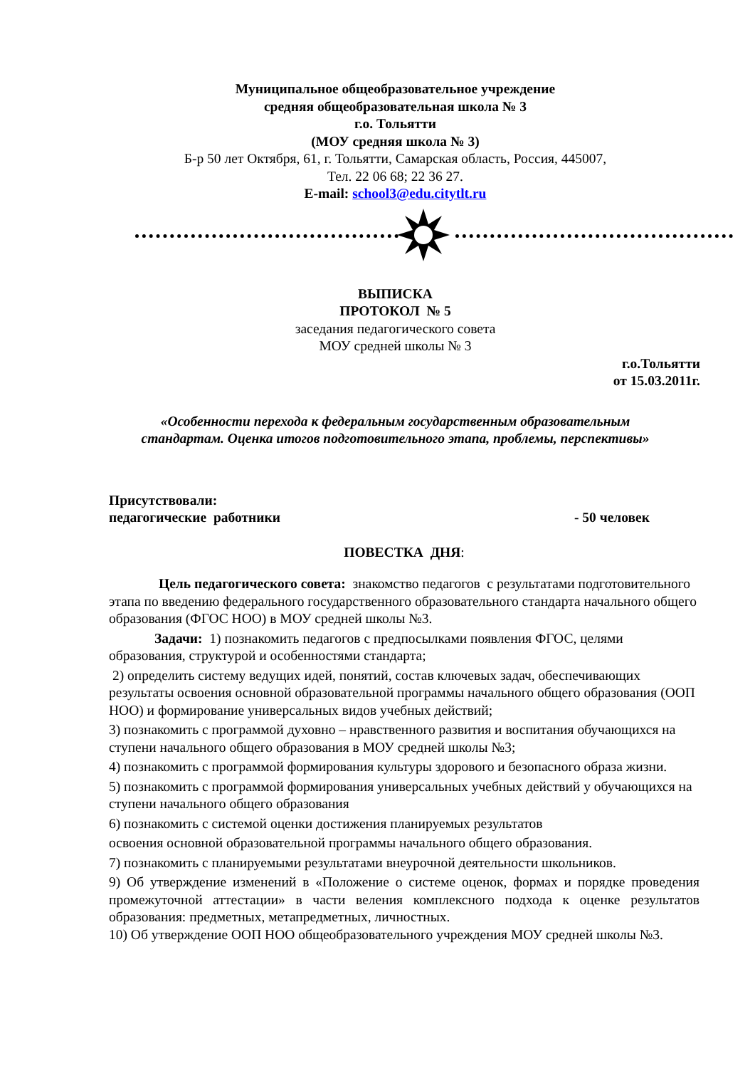Муниципальное общеобразовательное учреждение
средняя общеобразовательная школа № 3
г.о. Тольятти
(МОУ средняя школа № 3)
Б-р 50 лет Октября, 61, г. Тольятти, Самарская область, Россия, 445007,
Тел. 22 06 68; 22 36 27.
E-mail: school3@edu.citytlt.ru
ВЫПИСКА
ПРОТОКОЛ № 5
заседания педагогического совета
МОУ средней школы № 3
г.о.Тольятти
от 15.03.2011г.
«Особенности перехода к федеральным государственным образовательным
стандартам. Оценка итогов подготовительного этапа, проблемы, перспективы»
Присутствовали:
педагогические работники - 50 человек
ПОВЕСТКА ДНЯ:
Цель педагогического совета: знакомство педагогов с результатами подготовительного этапа по введению федерального государственного образовательного стандарта начального общего образования (ФГОС НОО) в МОУ средней школы №3.
Задачи: 1) познакомить педагогов с предпосылками появления ФГОС, целями образования, структурой и особенностями стандарта;
2) определить систему ведущих идей, понятий, состав ключевых задач, обеспечивающих результаты освоения основной образовательной программы начального общего образования (ООП НОО) и формирование универсальных видов учебных действий;
3) познакомить с программой духовно – нравственного развития и воспитания обучающихся на ступени начального общего образования в МОУ средней школы №3;
4) познакомить с программой формирования культуры здорового и безопасного образа жизни.
5) познакомить с программой формирования универсальных учебных действий у обучающихся на ступени начального общего образования
6) познакомить с системой оценки достижения планируемых результатов
освоения основной образовательной программы начального общего образования.
7) познакомить с планируемыми результатами внеурочной деятельности школьников.
9) Об утверждение изменений в «Положение о системе оценок, формах и порядке проведения промежуточной аттестации» в части веления комплексного подхода к оценке результатов образования: предметных, метапредметных, личностных.
10) Об утверждение ООП НОО общеобразовательного учреждения МОУ средней школы №3.